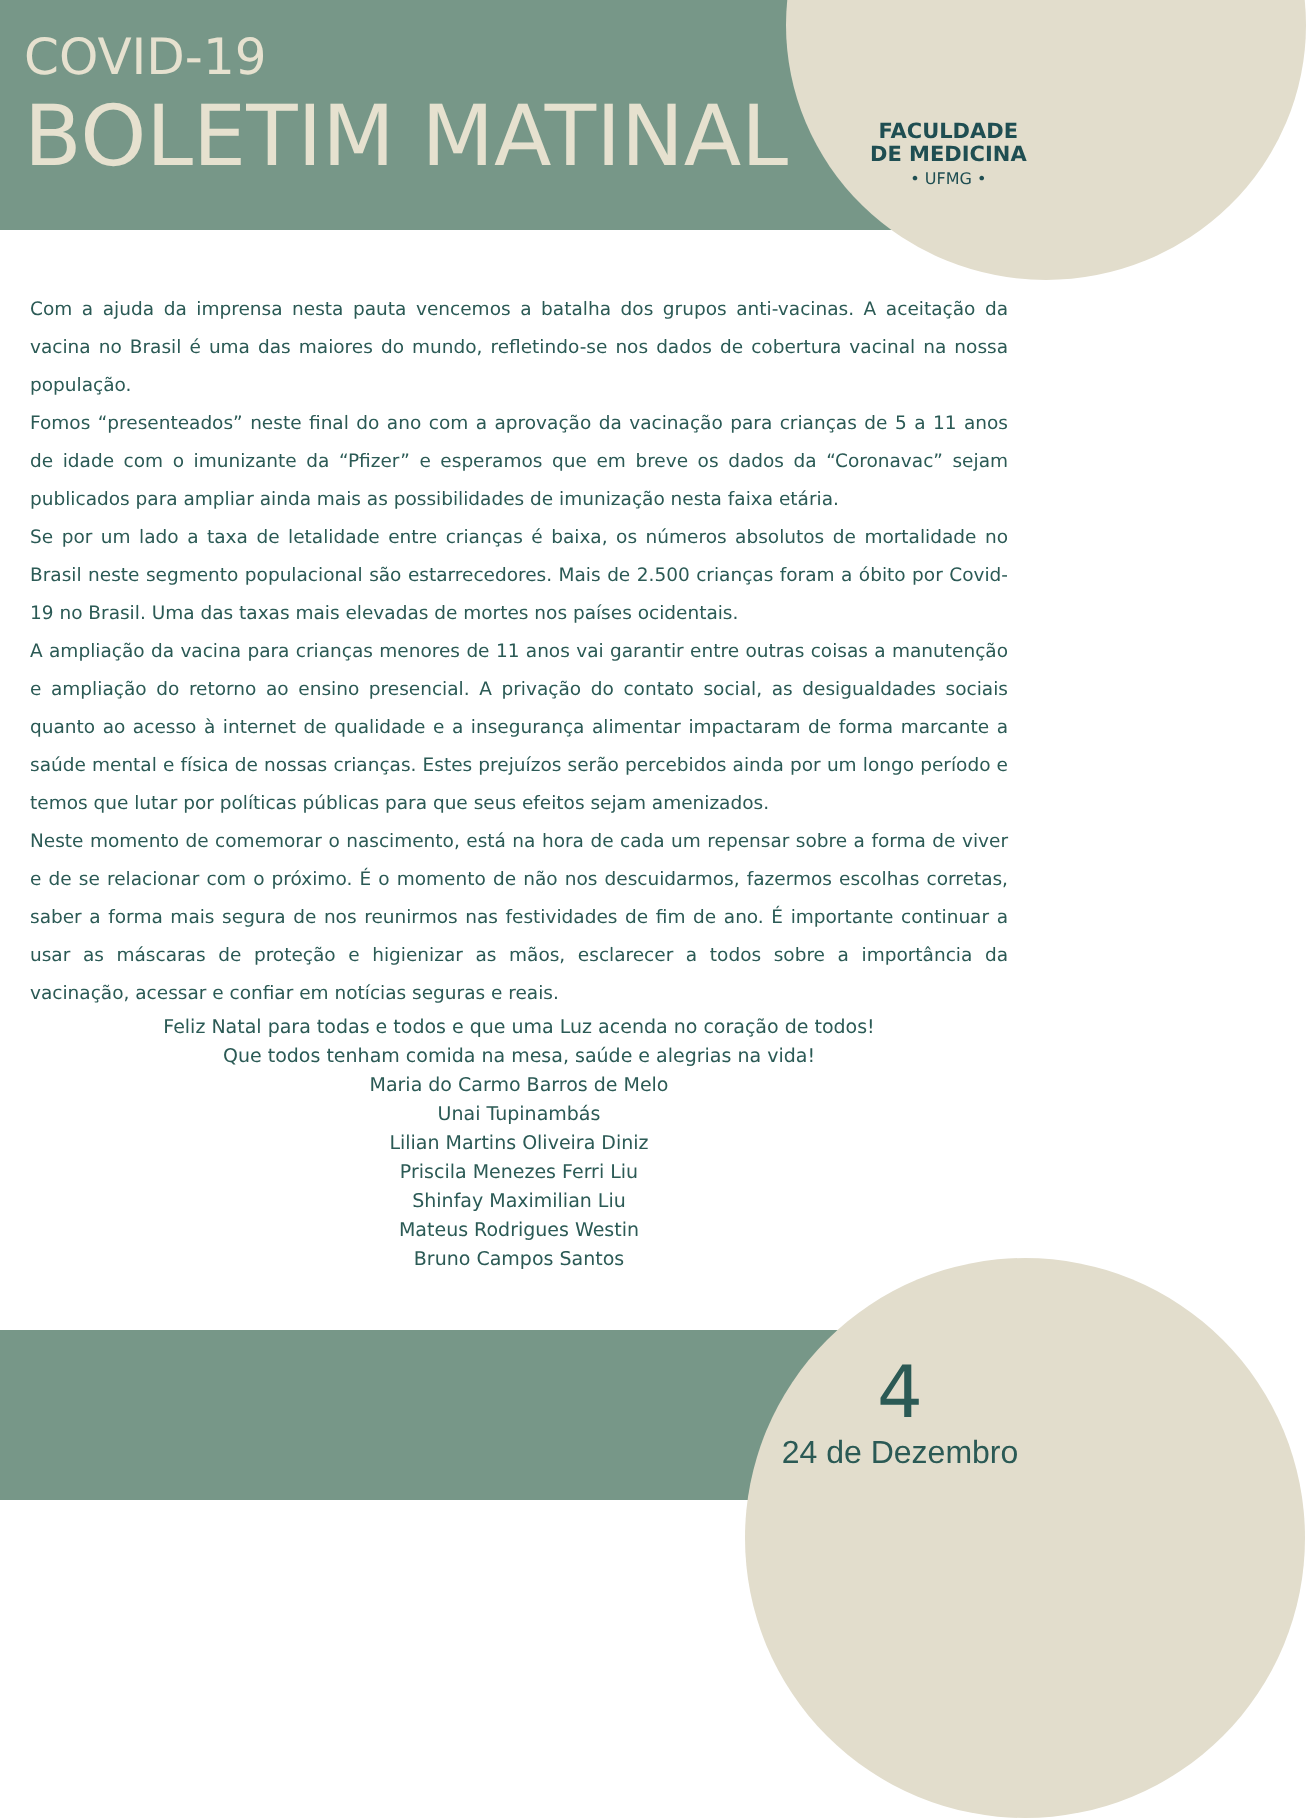COVID-19
BOLETIM MATINAL
FACULDADE
DE MEDICINA
• UFMG •
Com a ajuda da imprensa nesta pauta vencemos a batalha dos grupos anti-vacinas. A aceitação da vacina no Brasil é uma das maiores do mundo, refletindo-se nos dados de cobertura vacinal na nossa população.
Fomos “presenteados” neste final do ano com a aprovação da vacinação para crianças de 5 a 11 anos de idade com o imunizante da “Pfizer” e esperamos que em breve os dados da “Coronavac” sejam publicados para ampliar ainda mais as possibilidades de imunização nesta faixa etária.
Se por um lado a taxa de letalidade entre crianças é baixa, os números absolutos de mortalidade no Brasil neste segmento populacional são estarrecedores. Mais de 2.500 crianças foram a óbito por Covid-19 no Brasil. Uma das taxas mais elevadas de mortes nos países ocidentais.
A ampliação da vacina para crianças menores de 11 anos vai garantir entre outras coisas a manutenção e ampliação do retorno ao ensino presencial. A privação do contato social, as desigualdades sociais quanto ao acesso à internet de qualidade e a insegurança alimentar impactaram de forma marcante a saúde mental e física de nossas crianças. Estes prejuízos serão percebidos ainda por um longo período e temos que lutar por políticas públicas para que seus efeitos sejam amenizados.
Neste momento de comemorar o nascimento, está na hora de cada um repensar sobre a forma de viver e de se relacionar com o próximo. É o momento de não nos descuidarmos, fazermos escolhas corretas, saber a forma mais segura de nos reunirmos nas festividades de fim de ano. É importante continuar a usar as máscaras de proteção e higienizar as mãos, esclarecer a todos sobre a importância da vacinação, acessar e confiar em notícias seguras e reais.
Feliz Natal para todas e todos e que uma Luz acenda no coração de todos!
Que todos tenham comida na mesa, saúde e alegrias na vida!
Maria do Carmo Barros de Melo
Unai Tupinambás
Lilian Martins Oliveira Diniz
Priscila Menezes Ferri Liu
Shinfay Maximilian Liu
Mateus Rodrigues Westin
Bruno Campos Santos
4
24 de Dezembro